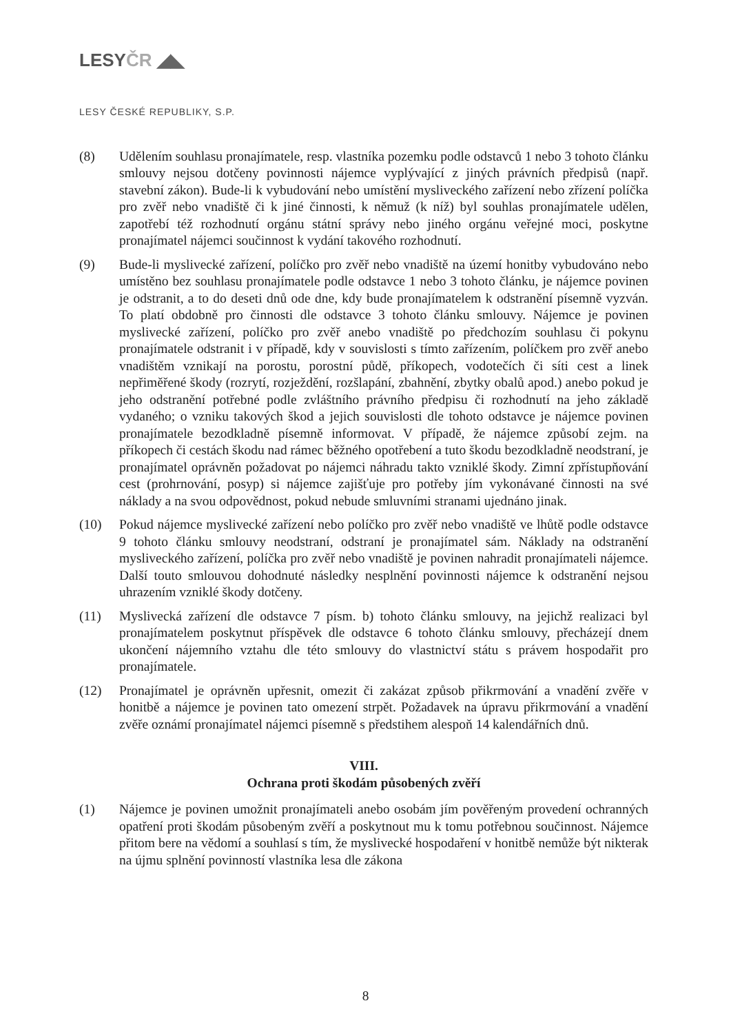LESYČR ◢◣
LESY ČESKÉ REPUBLIKY, S.P.
(8) Udělením souhlasu pronajímatele, resp. vlastníka pozemku podle odstavců 1 nebo 3 tohoto článku smlouvy nejsou dotčeny povinnosti nájemce vyplývající z jiných právních předpisů (např. stavební zákon). Bude-li k vybudování nebo umístění mysliveckého zařízení nebo zřízení políčka pro zvěř nebo vnadiště či k jiné činnosti, k němuž (k níž) byl souhlas pronajímatele udělen, zapotřebí též rozhodnutí orgánu státní správy nebo jiného orgánu veřejné moci, poskytne pronajímatel nájemci součinnost k vydání takového rozhodnutí.
(9) Bude-li myslivecké zařízení, políčko pro zvěř nebo vnadiště na území honitby vybudováno nebo umístěno bez souhlasu pronajímatele podle odstavce 1 nebo 3 tohoto článku, je nájemce povinen je odstranit, a to do deseti dnů ode dne, kdy bude pronajímatelem k odstranění písemně vyzván. To platí obdobně pro činnosti dle odstavce 3 tohoto článku smlouvy. Nájemce je povinen myslivecké zařízení, políčko pro zvěř anebo vnadiště po předchozím souhlasu či pokynu pronajímatele odstranit i v případě, kdy v souvislosti s tímto zařízením, políčkem pro zvěř anebo vnadištěm vznikají na porostu, porostní půdě, příkopech, vodotečích či síti cest a linek nepřiměřené škody (rozrytí, rozježdění, rozšlapání, zbahnění, zbytky obalů apod.) anebo pokud je jeho odstranění potřebné podle zvláštního právního předpisu či rozhodnutí na jeho základě vydaného; o vzniku takových škod a jejich souvislosti dle tohoto odstavce je nájemce povinen pronajímatele bezodkladně písemně informovat. V případě, že nájemce způsobí zejm. na příkopech či cestách škodu nad rámec běžného opotřebení a tuto škodu bezodkladně neodstraní, je pronajímatel oprávněn požadovat po nájemci náhradu takto vzniklé škody. Zimní zpřístupňování cest (prohrnování, posyp) si nájemce zajišťuje pro potřeby jím vykonávané činnosti na své náklady a na svou odpovědnost, pokud nebude smluvními stranami ujednáno jinak.
(10) Pokud nájemce myslivecké zařízení nebo políčko pro zvěř nebo vnadiště ve lhůtě podle odstavce 9 tohoto článku smlouvy neodstraní, odstraní je pronajímatel sám. Náklady na odstranění mysliveckého zařízení, políčka pro zvěř nebo vnadiště je povinen nahradit pronajímateli nájemce. Další touto smlouvou dohodnuté následky nesplnění povinnosti nájemce k odstranění nejsou uhrazením vzniklé škody dotčeny.
(11) Myslivecká zařízení dle odstavce 7 písm. b) tohoto článku smlouvy, na jejichž realizaci byl pronajímatelem poskytnut příspěvek dle odstavce 6 tohoto článku smlouvy, přecházejí dnem ukončení nájemního vztahu dle této smlouvy do vlastnictví státu s právem hospodařit pro pronajímatele.
(12) Pronajímatel je oprávněn upřesnit, omezit či zakázat způsob přikrmování a vnadění zvěře v honitbě a nájemce je povinen tato omezení strpět. Požadavek na úpravu přikrmování a vnadění zvěře oznámí pronajímatel nájemci písemně s předstihem alespoň 14 kalendářních dnů.
VIII.
Ochrana proti škodám působených zvěří
(1) Nájemce je povinen umožnit pronajímateli anebo osobám jím pověřeným provedení ochranných opatření proti škodám působeným zvěří a poskytnout mu k tomu potřebnou součinnost. Nájemce přitom bere na vědomí a souhlasí s tím, že myslivecké hospodaření v honitbě nemůže být nikterak na újmu splnění povinností vlastníka lesa dle zákona
8